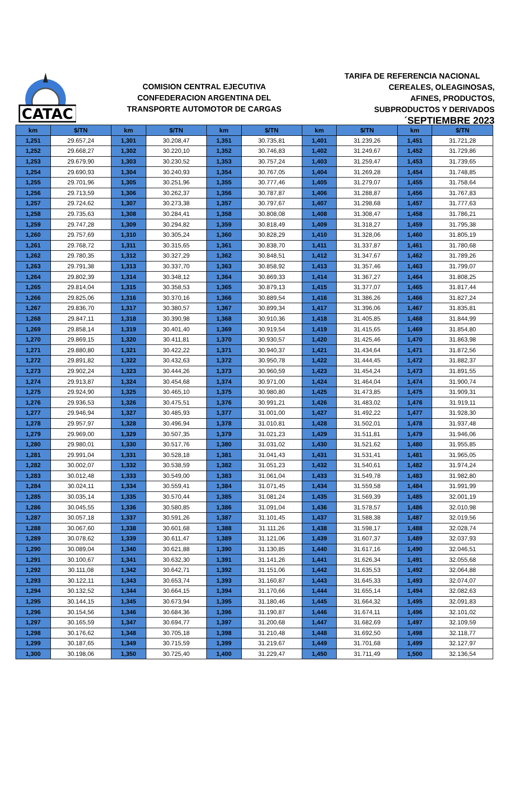CATAC
COMISION CENTRAL EJECUTIVA
CONFEDERACION ARGENTINA DEL
TRANSPORTE AUTOMOTOR DE CARGAS
TARIFA DE REFERENCIA NACIONAL
CEREALES, OLEAGINOSAS,
AFINES, PRODUCTOS,
SUBPRODUCTOS Y DERIVADOS
´SEPTIEMBRE 2023
| km | $/TN | km | $/TN | km | $/TN | km | $/TN | km | $/TN |
| --- | --- | --- | --- | --- | --- | --- | --- | --- | --- |
| 1,251 | 29.657,24 | 1,301 | 30.208,47 | 1,351 | 30.735,81 | 1,401 | 31.239,26 | 1,451 | 31.721,28 |
| 1,252 | 29.668,27 | 1,302 | 30.220,10 | 1,352 | 30.746,83 | 1,402 | 31.249,67 | 1,452 | 31.729,86 |
| 1,253 | 29.679,90 | 1,303 | 30.230,52 | 1,353 | 30.757,24 | 1,403 | 31.259,47 | 1,453 | 31.739,65 |
| 1,254 | 29.690,93 | 1,304 | 30.240,93 | 1,354 | 30.767,05 | 1,404 | 31.269,28 | 1,454 | 31.748,85 |
| 1,255 | 29.701,96 | 1,305 | 30.251,96 | 1,355 | 30.777,46 | 1,405 | 31.279,07 | 1,455 | 31.758,64 |
| 1,256 | 29.713,59 | 1,306 | 30.262,37 | 1,356 | 30.787,87 | 1,406 | 31.288,87 | 1,456 | 31.767,83 |
| 1,257 | 29.724,62 | 1,307 | 30.273,38 | 1,357 | 30.797,67 | 1,407 | 31.298,68 | 1,457 | 31.777,63 |
| 1,258 | 29.735,63 | 1,308 | 30.284,41 | 1,358 | 30.808,08 | 1,408 | 31.308,47 | 1,458 | 31.786,21 |
| 1,259 | 29.747,28 | 1,309 | 30.294,82 | 1,359 | 30.818,49 | 1,409 | 31.318,27 | 1,459 | 31.795,38 |
| 1,260 | 29.757,69 | 1,310 | 30.305,24 | 1,360 | 30.828,29 | 1,410 | 31.328,06 | 1,460 | 31.805,19 |
| 1,261 | 29.768,72 | 1,311 | 30.315,65 | 1,361 | 30.838,70 | 1,411 | 31.337,87 | 1,461 | 31.780,68 |
| 1,262 | 29.780,35 | 1,312 | 30.327,29 | 1,362 | 30.848,51 | 1,412 | 31.347,67 | 1,462 | 31.789,26 |
| 1,263 | 29.791,38 | 1,313 | 30.337,70 | 1,363 | 30.858,92 | 1,413 | 31.357,46 | 1,463 | 31.799,07 |
| 1,264 | 29.802,39 | 1,314 | 30.348,12 | 1,364 | 30.869,33 | 1,414 | 31.367,27 | 1,464 | 31.808,25 |
| 1,265 | 29.814,04 | 1,315 | 30.358,53 | 1,365 | 30.879,13 | 1,415 | 31.377,07 | 1,465 | 31.817,44 |
| 1,266 | 29.825,06 | 1,316 | 30.370,16 | 1,366 | 30.889,54 | 1,416 | 31.386,26 | 1,466 | 31.827,24 |
| 1,267 | 29.836,70 | 1,317 | 30.380,57 | 1,367 | 30.899,34 | 1,417 | 31.396,06 | 1,467 | 31.835,81 |
| 1,268 | 29.847,11 | 1,318 | 30.390,98 | 1,368 | 30.910,36 | 1,418 | 31.405,85 | 1,468 | 31.844,99 |
| 1,269 | 29.858,14 | 1,319 | 30.401,40 | 1,369 | 30.919,54 | 1,419 | 31.415,65 | 1,469 | 31.854,80 |
| 1,270 | 29.869,15 | 1,320 | 30.411,81 | 1,370 | 30.930,57 | 1,420 | 31.425,46 | 1,470 | 31.863,98 |
| 1,271 | 29.880,80 | 1,321 | 30.422,22 | 1,371 | 30.940,37 | 1,421 | 31.434,64 | 1,471 | 31.872,56 |
| 1,272 | 29.891,82 | 1,322 | 30.432,63 | 1,372 | 30.950,78 | 1,422 | 31.444,45 | 1,472 | 31.882,37 |
| 1,273 | 29.902,24 | 1,323 | 30.444,26 | 1,373 | 30.960,59 | 1,423 | 31.454,24 | 1,473 | 31.891,55 |
| 1,274 | 29.913,87 | 1,324 | 30.454,68 | 1,374 | 30.971,00 | 1,424 | 31.464,04 | 1,474 | 31.900,74 |
| 1,275 | 29.924,90 | 1,325 | 30.465,10 | 1,375 | 30.980,80 | 1,425 | 31.473,85 | 1,475 | 31.909,31 |
| 1,276 | 29.936,53 | 1,326 | 30.475,51 | 1,376 | 30.991,21 | 1,426 | 31.483,02 | 1,476 | 31.919,11 |
| 1,277 | 29.946,94 | 1,327 | 30.485,93 | 1,377 | 31.001,00 | 1,427 | 31.492,22 | 1,477 | 31.928,30 |
| 1,278 | 29.957,97 | 1,328 | 30.496,94 | 1,378 | 31.010,81 | 1,428 | 31.502,01 | 1,478 | 31.937,48 |
| 1,279 | 29.969,00 | 1,329 | 30.507,35 | 1,379 | 31.021,23 | 1,429 | 31.511,81 | 1,479 | 31.946,06 |
| 1,280 | 29.980,01 | 1,330 | 30.517,76 | 1,380 | 31.031,02 | 1,430 | 31.521,62 | 1,480 | 31.955,85 |
| 1,281 | 29.991,04 | 1,331 | 30.528,18 | 1,381 | 31.041,43 | 1,431 | 31.531,41 | 1,481 | 31.965,05 |
| 1,282 | 30.002,07 | 1,332 | 30.538,59 | 1,382 | 31.051,23 | 1,432 | 31.540,61 | 1,482 | 31.974,24 |
| 1,283 | 30.012,48 | 1,333 | 30.549,00 | 1,383 | 31.061,04 | 1,433 | 31.549,78 | 1,483 | 31.982,80 |
| 1,284 | 30.024,11 | 1,334 | 30.559,41 | 1,384 | 31.071,45 | 1,434 | 31.559,58 | 1,484 | 31.991,99 |
| 1,285 | 30.035,14 | 1,335 | 30.570,44 | 1,385 | 31.081,24 | 1,435 | 31.569,39 | 1,485 | 32.001,19 |
| 1,286 | 30.045,55 | 1,336 | 30.580,85 | 1,386 | 31.091,04 | 1,436 | 31.578,57 | 1,486 | 32.010,98 |
| 1,287 | 30.057,18 | 1,337 | 30.591,26 | 1,387 | 31.101,45 | 1,437 | 31.588,38 | 1,487 | 32.019,56 |
| 1,288 | 30.067,60 | 1,338 | 30.601,68 | 1,388 | 31.111,26 | 1,438 | 31.598,17 | 1,488 | 32.028,74 |
| 1,289 | 30.078,62 | 1,339 | 30.611,47 | 1,389 | 31.121,06 | 1,439 | 31.607,37 | 1,489 | 32.037,93 |
| 1,290 | 30.089,04 | 1,340 | 30.621,88 | 1,390 | 31.130,85 | 1,440 | 31.617,16 | 1,490 | 32.046,51 |
| 1,291 | 30.100,67 | 1,341 | 30.632,30 | 1,391 | 31.141,26 | 1,441 | 31.626,34 | 1,491 | 32.055,68 |
| 1,292 | 30.111,08 | 1,342 | 30.642,71 | 1,392 | 31.151,06 | 1,442 | 31.635,53 | 1,492 | 32.064,88 |
| 1,293 | 30.122,11 | 1,343 | 30.653,74 | 1,393 | 31.160,87 | 1,443 | 31.645,33 | 1,493 | 32.074,07 |
| 1,294 | 30.132,52 | 1,344 | 30.664,15 | 1,394 | 31.170,66 | 1,444 | 31.655,14 | 1,494 | 32.082,63 |
| 1,295 | 30.144,15 | 1,345 | 30.673,94 | 1,395 | 31.180,46 | 1,445 | 31.664,32 | 1,495 | 32.091,83 |
| 1,296 | 30.154,56 | 1,346 | 30.684,36 | 1,396 | 31.190,87 | 1,446 | 31.674,11 | 1,496 | 32.101,02 |
| 1,297 | 30.165,59 | 1,347 | 30.694,77 | 1,397 | 31.200,68 | 1,447 | 31.682,69 | 1,497 | 32.109,59 |
| 1,298 | 30.176,62 | 1,348 | 30.705,18 | 1,398 | 31.210,48 | 1,448 | 31.692,50 | 1,498 | 32.118,77 |
| 1,299 | 30.187,65 | 1,349 | 30.715,59 | 1,399 | 31.219,67 | 1,449 | 31.701,68 | 1,499 | 32.127,97 |
| 1,300 | 30.198,06 | 1,350 | 30.725,40 | 1,400 | 31.229,47 | 1,450 | 31.711,49 | 1,500 | 32.136,54 |